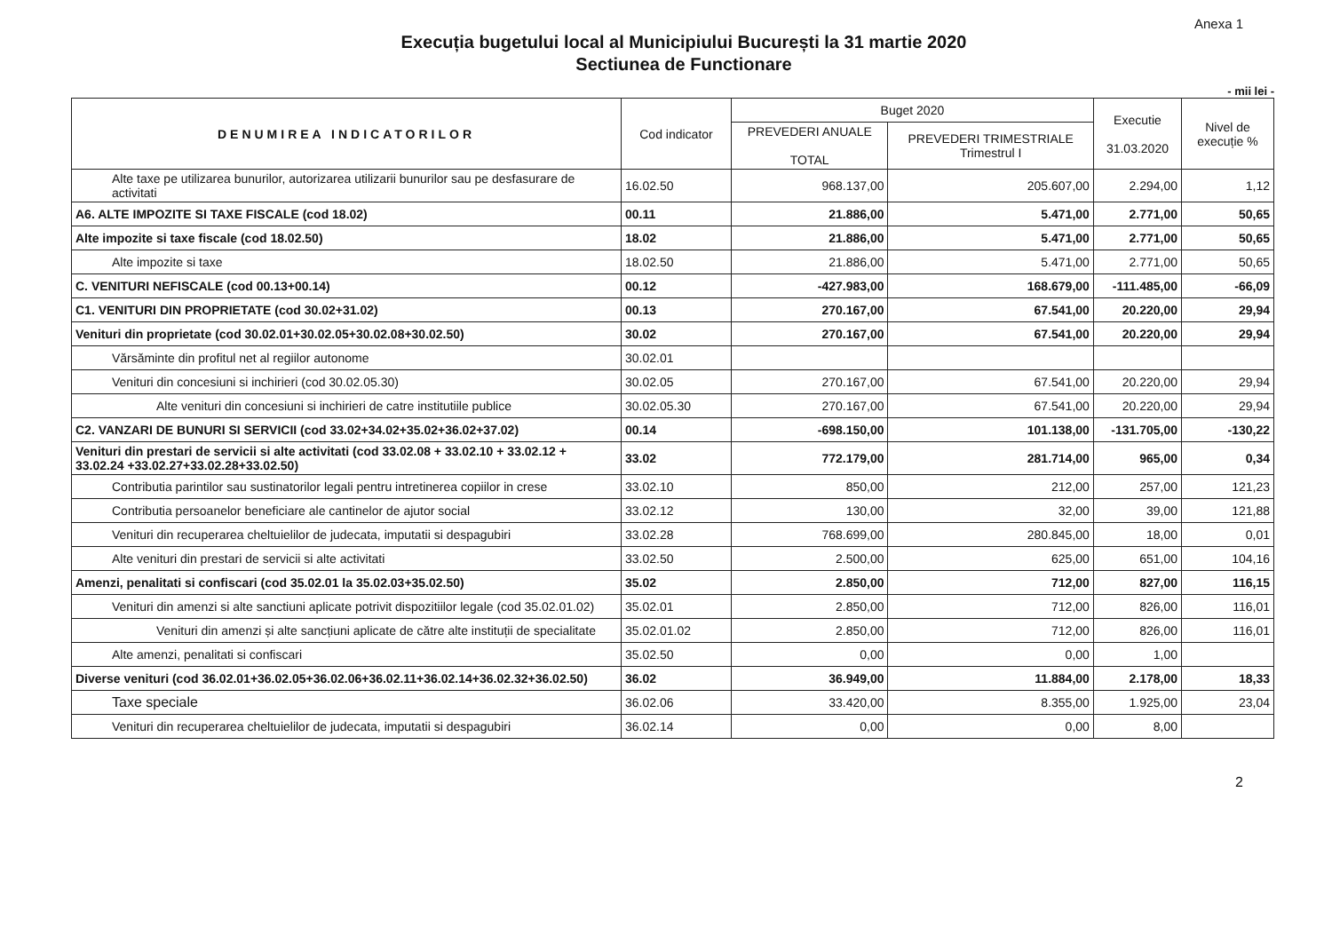Anexa 1
Execuția bugetului local al Municipiului București la 31 martie 2020
Sectiunea de Functionare
- mii lei -
| DENUMIREA INDICATORILOR | Cod indicator | Buget 2020 | | Executie 31.03.2020 | Nivel de execuție % |
| --- | --- | --- | --- | --- | --- |
| | | PREVEDERI ANUALE TOTAL | PREVEDERI TRIMESTRIALE Trimestrul I | | |
| Alte taxe pe utilizarea bunurilor, autorizarea utilizarii bunurilor sau pe desfasurare de activitati | 16.02.50 | 968.137,00 | 205.607,00 | 2.294,00 | 1,12 |
| A6. ALTE IMPOZITE SI TAXE FISCALE (cod 18.02) | 00.11 | 21.886,00 | 5.471,00 | 2.771,00 | 50,65 |
| Alte impozite si taxe fiscale (cod 18.02.50) | 18.02 | 21.886,00 | 5.471,00 | 2.771,00 | 50,65 |
| Alte impozite si taxe | 18.02.50 | 21.886,00 | 5.471,00 | 2.771,00 | 50,65 |
| C. VENITURI NEFISCALE (cod 00.13+00.14) | 00.12 | -427.983,00 | 168.679,00 | -111.485,00 | -66,09 |
| C1. VENITURI DIN PROPRIETATE (cod 30.02+31.02) | 00.13 | 270.167,00 | 67.541,00 | 20.220,00 | 29,94 |
| Venituri din proprietate (cod 30.02.01+30.02.05+30.02.08+30.02.50) | 30.02 | 270.167,00 | 67.541,00 | 20.220,00 | 29,94 |
| Vărsăminte din profitul net al regiilor autonome | 30.02.01 | | | | |
| Venituri din concesiuni si inchirieri (cod 30.02.05.30) | 30.02.05 | 270.167,00 | 67.541,00 | 20.220,00 | 29,94 |
| Alte venituri din concesiuni si inchirieri de catre institutiile publice | 30.02.05.30 | 270.167,00 | 67.541,00 | 20.220,00 | 29,94 |
| C2. VANZARI DE BUNURI SI SERVICII (cod 33.02+34.02+35.02+36.02+37.02) | 00.14 | -698.150,00 | 101.138,00 | -131.705,00 | -130,22 |
| Venituri din prestari de servicii si alte activitati (cod 33.02.08 + 33.02.10 + 33.02.12 + 33.02.24 +33.02.27+33.02.28+33.02.50) | 33.02 | 772.179,00 | 281.714,00 | 965,00 | 0,34 |
| Contributia parintilor sau sustinatorilor legali pentru intretinerea copiilor in crese | 33.02.10 | 850,00 | 212,00 | 257,00 | 121,23 |
| Contributia persoanelor beneficiare ale cantinelor de ajutor social | 33.02.12 | 130,00 | 32,00 | 39,00 | 121,88 |
| Venituri din recuperarea cheltuielilor de judecata, imputatii si despagubiri | 33.02.28 | 768.699,00 | 280.845,00 | 18,00 | 0,01 |
| Alte venituri din prestari de servicii si alte activitati | 33.02.50 | 2.500,00 | 625,00 | 651,00 | 104,16 |
| Amenzi, penalitati si confiscari (cod 35.02.01 la 35.02.03+35.02.50) | 35.02 | 2.850,00 | 712,00 | 827,00 | 116,15 |
| Venituri din amenzi si alte sanctiuni aplicate potrivit dispozitiilor legale (cod 35.02.01.02) | 35.02.01 | 2.850,00 | 712,00 | 826,00 | 116,01 |
| Venituri din amenzi și alte sancțiuni aplicate de către alte instituții de specialitate | 35.02.01.02 | 2.850,00 | 712,00 | 826,00 | 116,01 |
| Alte amenzi, penalitati si confiscari | 35.02.50 | 0,00 | 0,00 | 1,00 | |
| Diverse venituri (cod 36.02.01+36.02.05+36.02.06+36.02.11+36.02.14+36.02.32+36.02.50) | 36.02 | 36.949,00 | 11.884,00 | 2.178,00 | 18,33 |
| Taxe speciale | 36.02.06 | 33.420,00 | 8.355,00 | 1.925,00 | 23,04 |
| Venituri din recuperarea cheltuielilor de judecata, imputatii si despagubiri | 36.02.14 | 0,00 | 0,00 | 8,00 | |
2